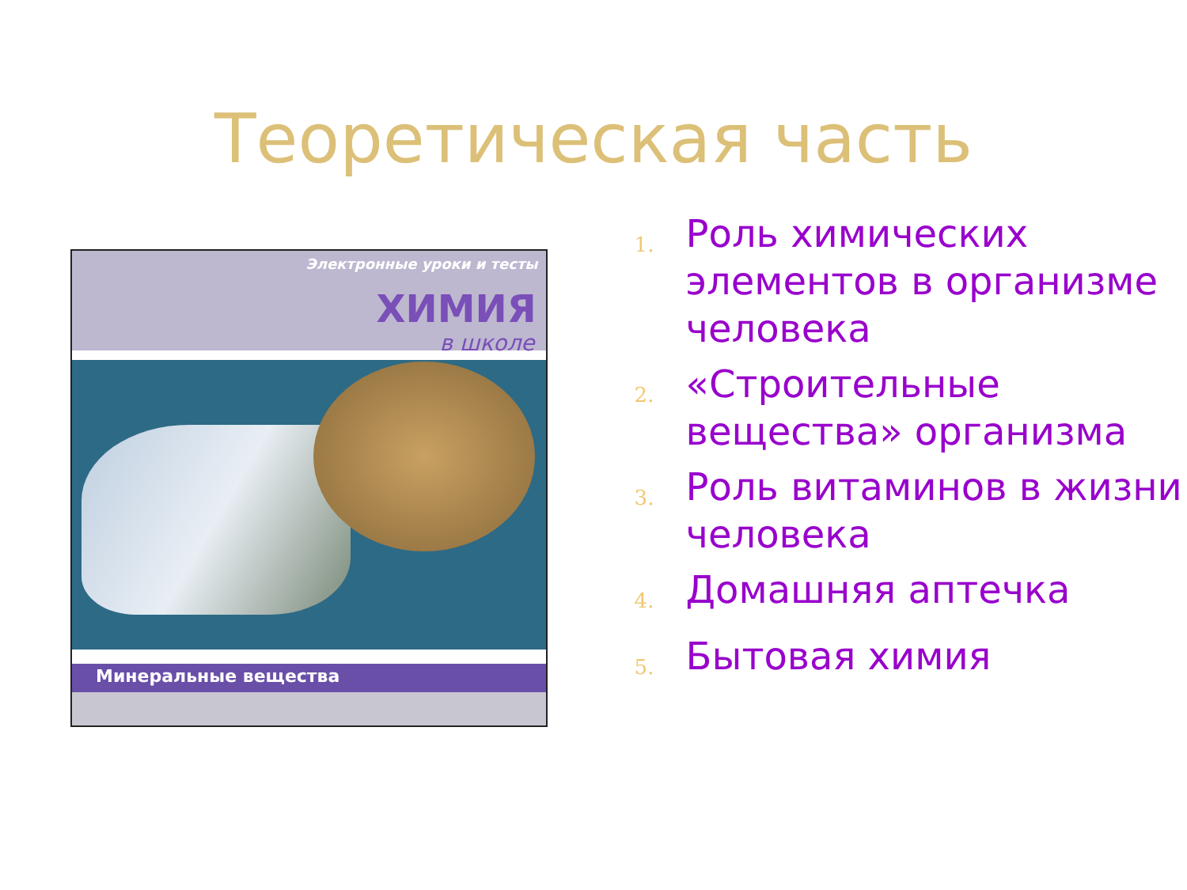Теоретическая часть
Электронные уроки и тесты
ХИМИЯ
в школе
Минеральные вещества
1.
Роль химических элементов в организме человека
2.
«Строительные вещества» организма
3.
Роль витаминов в жизни человека
4.
Домашняя аптечка
5.
Бытовая химия